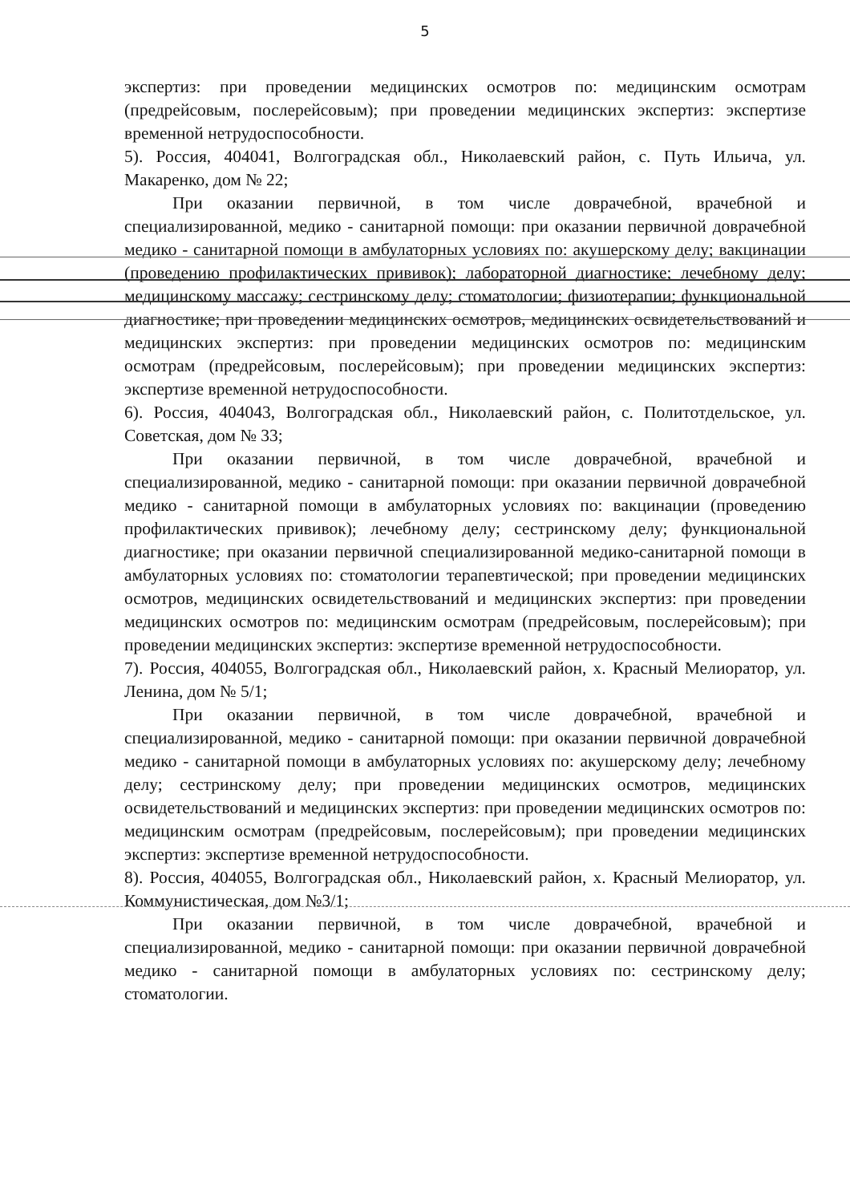5
экспертиз: при проведении медицинских осмотров по: медицинским осмотрам (предрейсовым, послерейсовым); при проведении медицинских экспертиз: экспертизе временной нетрудоспособности.
5). Россия, 404041, Волгоградская обл., Николаевский район, с. Путь Ильича, ул. Макаренко, дом № 22;
При оказании первичной, в том числе доврачебной, врачебной и специализированной, медико - санитарной помощи: при оказании первичной доврачебной медико - санитарной помощи в амбулаторных условиях по: акушерскому делу; вакцинации (проведению профилактических прививок); лабораторной диагностике; лечебному делу; медицинскому массажу; сестринскому делу; стоматологии; физиотерапии; функциональной диагностике; при проведении медицинских осмотров, медицинских освидетельствований и медицинских экспертиз: при проведении медицинских осмотров по: медицинским осмотрам (предрейсовым, послерейсовым); при проведении медицинских экспертиз: экспертизе временной нетрудоспособности.
6). Россия, 404043, Волгоградская обл., Николаевский район, с. Политотдельское, ул. Советская, дом № 33;
При оказании первичной, в том числе доврачебной, врачебной и специализированной, медико - санитарной помощи: при оказании первичной доврачебной медико - санитарной помощи в амбулаторных условиях по: вакцинации (проведению профилактических прививок); лечебному делу; сестринскому делу; функциональной диагностике; при оказании первичной специализированной медико-санитарной помощи в амбулаторных условиях по: стоматологии терапевтической; при проведении медицинских осмотров, медицинских освидетельствований и медицинских экспертиз: при проведении медицинских осмотров по: медицинским осмотрам (предрейсовым, послерейсовым); при проведении медицинских экспертиз: экспертизе временной нетрудоспособности.
7). Россия, 404055, Волгоградская обл., Николаевский район, х. Красный Мелиоратор, ул. Ленина, дом № 5/1;
При оказании первичной, в том числе доврачебной, врачебной и специализированной, медико - санитарной помощи: при оказании первичной доврачебной медико - санитарной помощи в амбулаторных условиях по: акушерскому делу; лечебному делу; сестринскому делу; при проведении медицинских осмотров, медицинских освидетельствований и медицинских экспертиз: при проведении медицинских осмотров по: медицинским осмотрам (предрейсовым, послерейсовым); при проведении медицинских экспертиз: экспертизе временной нетрудоспособности.
8). Россия, 404055, Волгоградская обл., Николаевский район, х. Красный Мелиоратор, ул. Коммунистическая, дом №3/1;
При оказании первичной, в том числе доврачебной, врачебной и специализированной, медико - санитарной помощи: при оказании первичной доврачебной медико - санитарной помощи в амбулаторных условиях по: сестринскому делу; стоматологии.